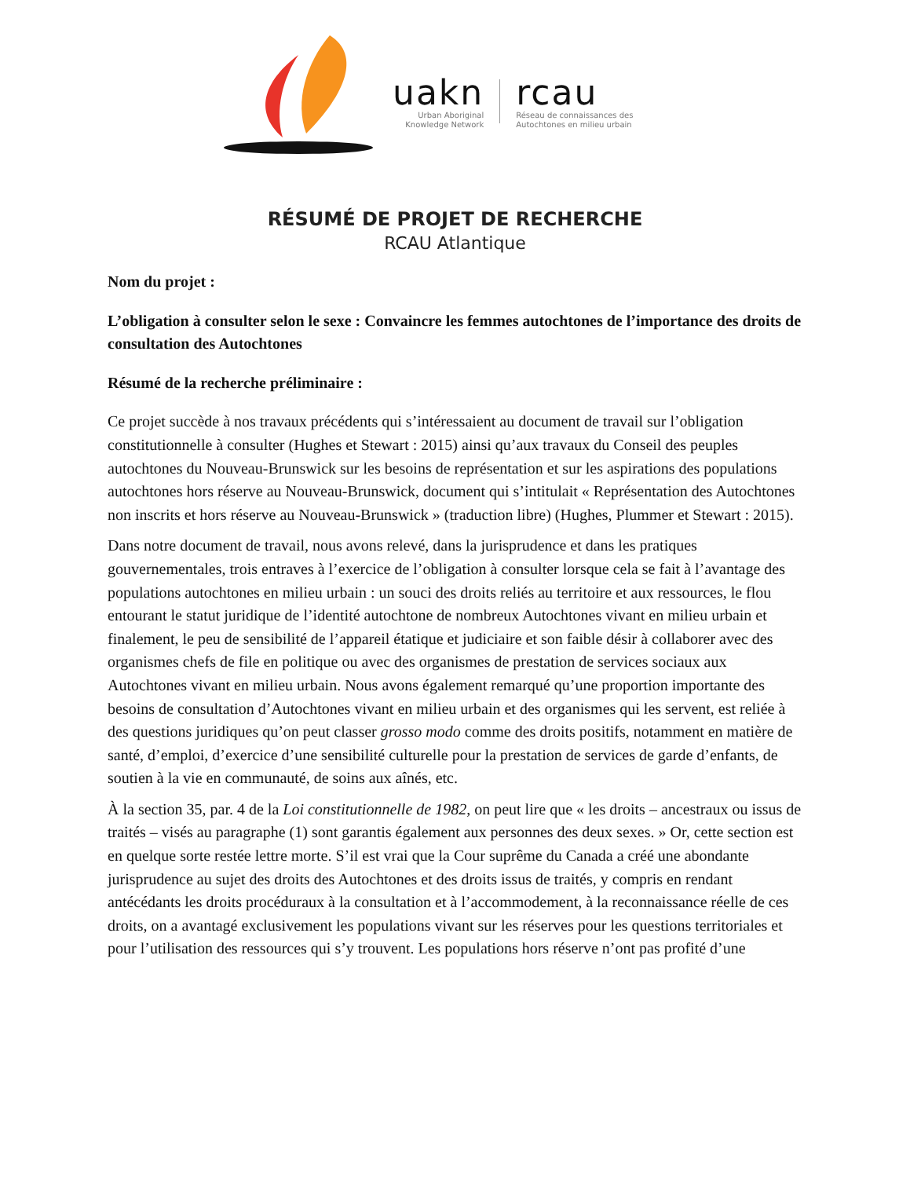uakn
Urban Aboriginal
Knowledge Network
rcau
Réseau de connaissances des
Autochtones en milieu urbain
RÉSUMÉ DE PROJET DE RECHERCHE
RCAU Atlantique
Nom du projet :
L’obligation à consulter selon le sexe : Convaincre les femmes autochtones de l’importance des droits de consultation des Autochtones
Résumé de la recherche préliminaire :
Ce projet succède à nos travaux précédents qui s’intéressaient au document de travail sur l’obligation constitutionnelle à consulter (Hughes et Stewart : 2015) ainsi qu’aux travaux du Conseil des peuples autochtones du Nouveau-Brunswick sur les besoins de représentation et sur les aspirations des populations autochtones hors réserve au Nouveau-Brunswick, document qui s’intitulait « Représentation des Autochtones non inscrits et hors réserve au Nouveau-Brunswick » (traduction libre) (Hughes, Plummer et Stewart : 2015).
Dans notre document de travail, nous avons relevé, dans la jurisprudence et dans les pratiques gouvernementales, trois entraves à l’exercice de l’obligation à consulter lorsque cela se fait à l’avantage des populations autochtones en milieu urbain : un souci des droits reliés au territoire et aux ressources, le flou entourant le statut juridique de l’identité autochtone de nombreux Autochtones vivant en milieu urbain et finalement, le peu de sensibilité de l’appareil étatique et judiciaire et son faible désir à collaborer avec des organismes chefs de file en politique ou avec des organismes de prestation de services sociaux aux Autochtones vivant en milieu urbain. Nous avons également remarqué qu’une proportion importante des besoins de consultation d’Autochtones vivant en milieu urbain et des organismes qui les servent, est reliée à des questions juridiques qu’on peut classer grosso modo comme des droits positifs, notamment en matière de santé, d’emploi, d’exercice d’une sensibilité culturelle pour la prestation de services de garde d’enfants, de soutien à la vie en communauté, de soins aux aînés, etc.
À la section 35, par. 4 de la Loi constitutionnelle de 1982, on peut lire que « les droits – ancestraux ou issus de traités – visés au paragraphe (1) sont garantis également aux personnes des deux sexes. » Or, cette section est en quelque sorte restée lettre morte. S’il est vrai que la Cour suprême du Canada a créé une abondante jurisprudence au sujet des droits des Autochtones et des droits issus de traités, y compris en rendant antécédants les droits procéduraux à la consultation et à l’accommodement, à la reconnaissance réelle de ces droits, on a avantagé exclusivement les populations vivant sur les réserves pour les questions territoriales et pour l’utilisation des ressources qui s’y trouvent. Les populations hors réserve n’ont pas profité d’une